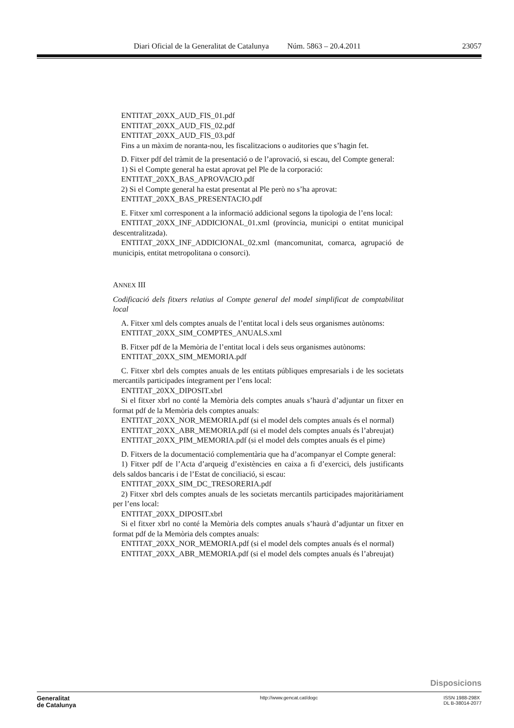Diari Oficial de la Generalitat de Catalunya Núm. 5863 – 20.4.2011 23057
ENTITAT_20XX_AUD_FIS_01.pdf
ENTITAT_20XX_AUD_FIS_02.pdf
ENTITAT_20XX_AUD_FIS_03.pdf
Fins a un màxim de noranta-nou, les fiscalitzacions o auditories que s’hagin fet.
D. Fitxer pdf del tràmit de la presentació o de l’aprovació, si escau, del Compte general:
1) Si el Compte general ha estat aprovat pel Ple de la corporació:
ENTITAT_20XX_BAS_APROVACIO.pdf
2) Si el Compte general ha estat presentat al Ple però no s’ha aprovat:
ENTITAT_20XX_BAS_PRESENTACIO.pdf
E. Fitxer xml corresponent a la informació addicional segons la tipologia de l’ens local:
ENTITAT_20XX_INF_ADDICIONAL_01.xml (província, municipi o entitat municipal descentralitzada).
ENTITAT_20XX_INF_ADDICIONAL_02.xml (mancomunitat, comarca, agrupació de municipis, entitat metropolitana o consorci).
ANNEX III
Codificació dels fitxers relatius al Compte general del model simplificat de comptabilitat local
A. Fitxer xml dels comptes anuals de l’entitat local i dels seus organismes autònoms:
ENTITAT_20XX_SIM_COMPTES_ANUALS.xml
B. Fitxer pdf de la Memòria de l’entitat local i dels seus organismes autònoms:
ENTITAT_20XX_SIM_MEMORIA.pdf
C. Fitxer xbrl dels comptes anuals de les entitats públiques empresarials i de les societats mercantils participades íntegrament per l’ens local:
ENTITAT_20XX_DIPOSIT.xbrl
Si el fitxer xbrl no conté la Memòria dels comptes anuals s’haurà d’adjuntar un fitxer en format pdf de la Memòria dels comptes anuals:
ENTITAT_20XX_NOR_MEMORIA.pdf (si el model dels comptes anuals és el normal)
ENTITAT_20XX_ABR_MEMORIA.pdf (si el model dels comptes anuals és l’abreujat)
ENTITAT_20XX_PIM_MEMORIA.pdf (si el model dels comptes anuals és el pime)
D. Fitxers de la documentació complementària que ha d’acompanyar el Compte general:
1) Fitxer pdf de l’Acta d’arqueig d’existències en caixa a fi d’exercici, dels justificants dels saldos bancaris i de l’Estat de conciliació, si escau:
ENTITAT_20XX_SIM_DC_TRESORERIA.pdf
2) Fitxer xbrl dels comptes anuals de les societats mercantils participades majoritàriament per l’ens local:
ENTITAT_20XX_DIPOSIT.xbrl
Si el fitxer xbrl no conté la Memòria dels comptes anuals s’haurà d’adjuntar un fitxer en format pdf de la Memòria dels comptes anuals:
ENTITAT_20XX_NOR_MEMORIA.pdf (si el model dels comptes anuals és el normal)
ENTITAT_20XX_ABR_MEMORIA.pdf (si el model dels comptes anuals és l’abreujat)
Disposicions
Generalitat
de Catalunya
http://www.gencat.cat/dogc ISSN 1988-298X
DL B-38014-2077